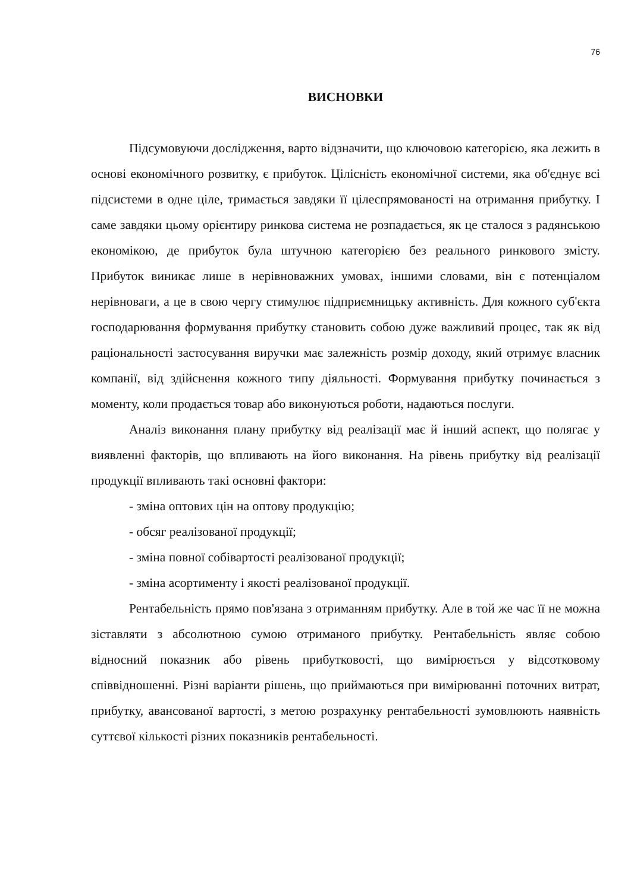76
ВИСНОВКИ
Підсумовуючи дослідження, варто відзначити, що ключовою категорією, яка лежить в основі економічного розвитку, є прибуток. Цілісність економічної системи, яка об'єднує всі підсистеми в одне ціле, тримається завдяки її цілеспрямованості на отримання прибутку. І саме завдяки цьому орієнтиру ринкова система не розпадається, як це сталося з радянською економікою, де прибуток була штучною категорією без реального ринкового змісту. Прибуток виникає лише в нерівноважних умовах, іншими словами, він є потенціалом нерівноваги, а це в свою чергу стимулює підприємницьку активність. Для кожного суб'єкта господарювання формування прибутку становить собою дуже важливий процес, так як від раціональності застосування виручки має залежність розмір доходу, який отримує власник компанії, від здійснення кожного типу діяльності. Формування прибутку починається з моменту, коли продається товар або виконуються роботи, надаються послуги.
Аналіз виконання плану прибутку від реалізації має й інший аспект, що полягає у виявленні факторів, що впливають на його виконання. На рівень прибутку від реалізації продукції впливають такі основні фактори:
- зміна оптових цін на оптову продукцію;
- обсяг реалізованої продукції;
- зміна повної собівартості реалізованої продукції;
- зміна асортименту і якості реалізованої продукції.
Рентабельність прямо пов'язана з отриманням прибутку. Але в той же час її не можна зіставляти з абсолютною сумою отриманого прибутку. Рентабельність являє собою відносний показник або рівень прибутковості, що вимірюється у відсотковому співвідношенні. Різні варіанти рішень, що приймаються при вимірюванні поточних витрат, прибутку, авансованої вартості, з метою розрахунку рентабельності зумовлюють наявність суттєвої кількості різних показників рентабельності.